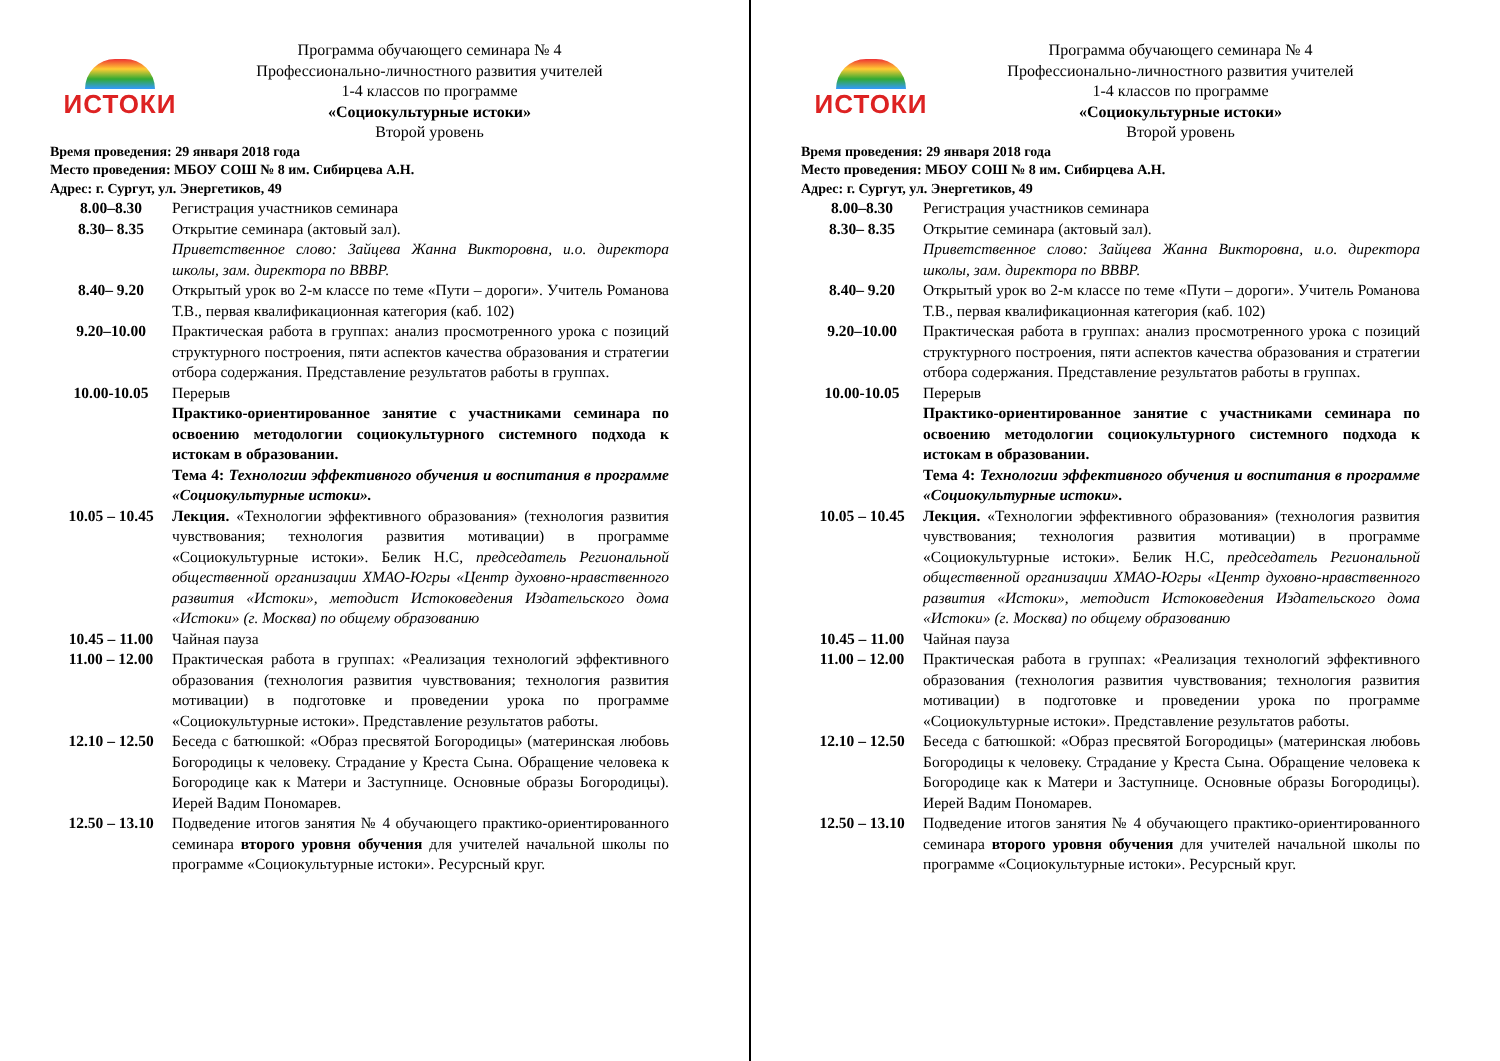ИСТОКИ
Программа обучающего семинара № 4
Профессионально-личностного развития учителей
1-4 классов по программе
«Социокультурные истоки»
Второй уровень
Время проведения: 29 января 2018 года
Место проведения: МБОУ СОШ № 8 им. Сибирцева А.Н.
Адрес: г. Сургут, ул. Энергетиков, 49
| 8.00–8.30 | Регистрация участников семинара |
| 8.30– 8.35 | Открытие семинара (актовый зал). Приветственное слово: Зайцева Жанна Викторовна, и.о. директора школы, зам. директора по ВВВР. |
| 8.40– 9.20 | Открытый урок во 2-м классе по теме «Пути – дороги». Учитель Романова Т.В., первая квалификационная категория (каб. 102) |
| 9.20–10.00 | Практическая работа в группах: анализ просмотренного урока с позиций структурного построения, пяти аспектов качества образования и стратегии отбора содержания. Представление результатов работы в группах. |
| 10.00-10.05 | Перерыв Практико-ориентированное занятие с участниками семинара по освоению методологии социокультурного системного подхода к истокам в образовании. Тема 4: Технологии эффективного обучения и воспитания в программе «Социокультурные истоки». |
| 10.05 – 10.45 | Лекция. «Технологии эффективного образования» (технология развития чувствования; технология развития мотивации) в программе «Социокультурные истоки». Белик Н.С, председатель Региональной общественной организации ХМАО-Югры «Центр духовно-нравственного развития «Истоки», методист Истоковедения Издательского дома «Истоки» (г. Москва) по общему образованию |
| 10.45 – 11.00 | Чайная пауза |
| 11.00 – 12.00 | Практическая работа в группах: «Реализация технологий эффективного образования (технология развития чувствования; технология развития мотивации) в подготовке и проведении урока по программе «Социокультурные истоки». Представление результатов работы. |
| 12.10 – 12.50 | Беседа с батюшкой: «Образ пресвятой Богородицы» (материнская любовь Богородицы к человеку. Страдание у Креста Сына. Обращение человека к Богородице как к Матери и Заступнице. Основные образы Богородицы). Иерей Вадим Пономарев. |
| 12.50 – 13.10 | Подведение итогов занятия № 4 обучающего практико-ориентированного семинара второго уровня обучения для учителей начальной школы по программе «Социокультурные истоки». Ресурсный круг. |
ИСТОКИ
Программа обучающего семинара № 4
Профессионально-личностного развития учителей
1-4 классов по программе
«Социокультурные истоки»
Второй уровень
Время проведения: 29 января 2018 года
Место проведения: МБОУ СОШ № 8 им. Сибирцева А.Н.
Адрес: г. Сургут, ул. Энергетиков, 49
| 8.00–8.30 | Регистрация участников семинара |
| 8.30– 8.35 | Открытие семинара (актовый зал). Приветственное слово: Зайцева Жанна Викторовна, и.о. директора школы, зам. директора по ВВВР. |
| 8.40– 9.20 | Открытый урок во 2-м классе по теме «Пути – дороги». Учитель Романова Т.В., первая квалификационная категория (каб. 102) |
| 9.20–10.00 | Практическая работа в группах: анализ просмотренного урока с позиций структурного построения, пяти аспектов качества образования и стратегии отбора содержания. Представление результатов работы в группах. |
| 10.00-10.05 | Перерыв Практико-ориентированное занятие с участниками семинара по освоению методологии социокультурного системного подхода к истокам в образовании. Тема 4: Технологии эффективного обучения и воспитания в программе «Социокультурные истоки». |
| 10.05 – 10.45 | Лекция. «Технологии эффективного образования» (технология развития чувствования; технология развития мотивации) в программе «Социокультурные истоки». Белик Н.С, председатель Региональной общественной организации ХМАО-Югры «Центр духовно-нравственного развития «Истоки», методист Истоковедения Издательского дома «Истоки» (г. Москва) по общему образованию |
| 10.45 – 11.00 | Чайная пауза |
| 11.00 – 12.00 | Практическая работа в группах: «Реализация технологий эффективного образования (технология развития чувствования; технология развития мотивации) в подготовке и проведении урока по программе «Социокультурные истоки». Представление результатов работы. |
| 12.10 – 12.50 | Беседа с батюшкой: «Образ пресвятой Богородицы» (материнская любовь Богородицы к человеку. Страдание у Креста Сына. Обращение человека к Богородице как к Матери и Заступнице. Основные образы Богородицы). Иерей Вадим Пономарев. |
| 12.50 – 13.10 | Подведение итогов занятия № 4 обучающего практико-ориентированного семинара второго уровня обучения для учителей начальной школы по программе «Социокультурные истоки». Ресурсный круг. |